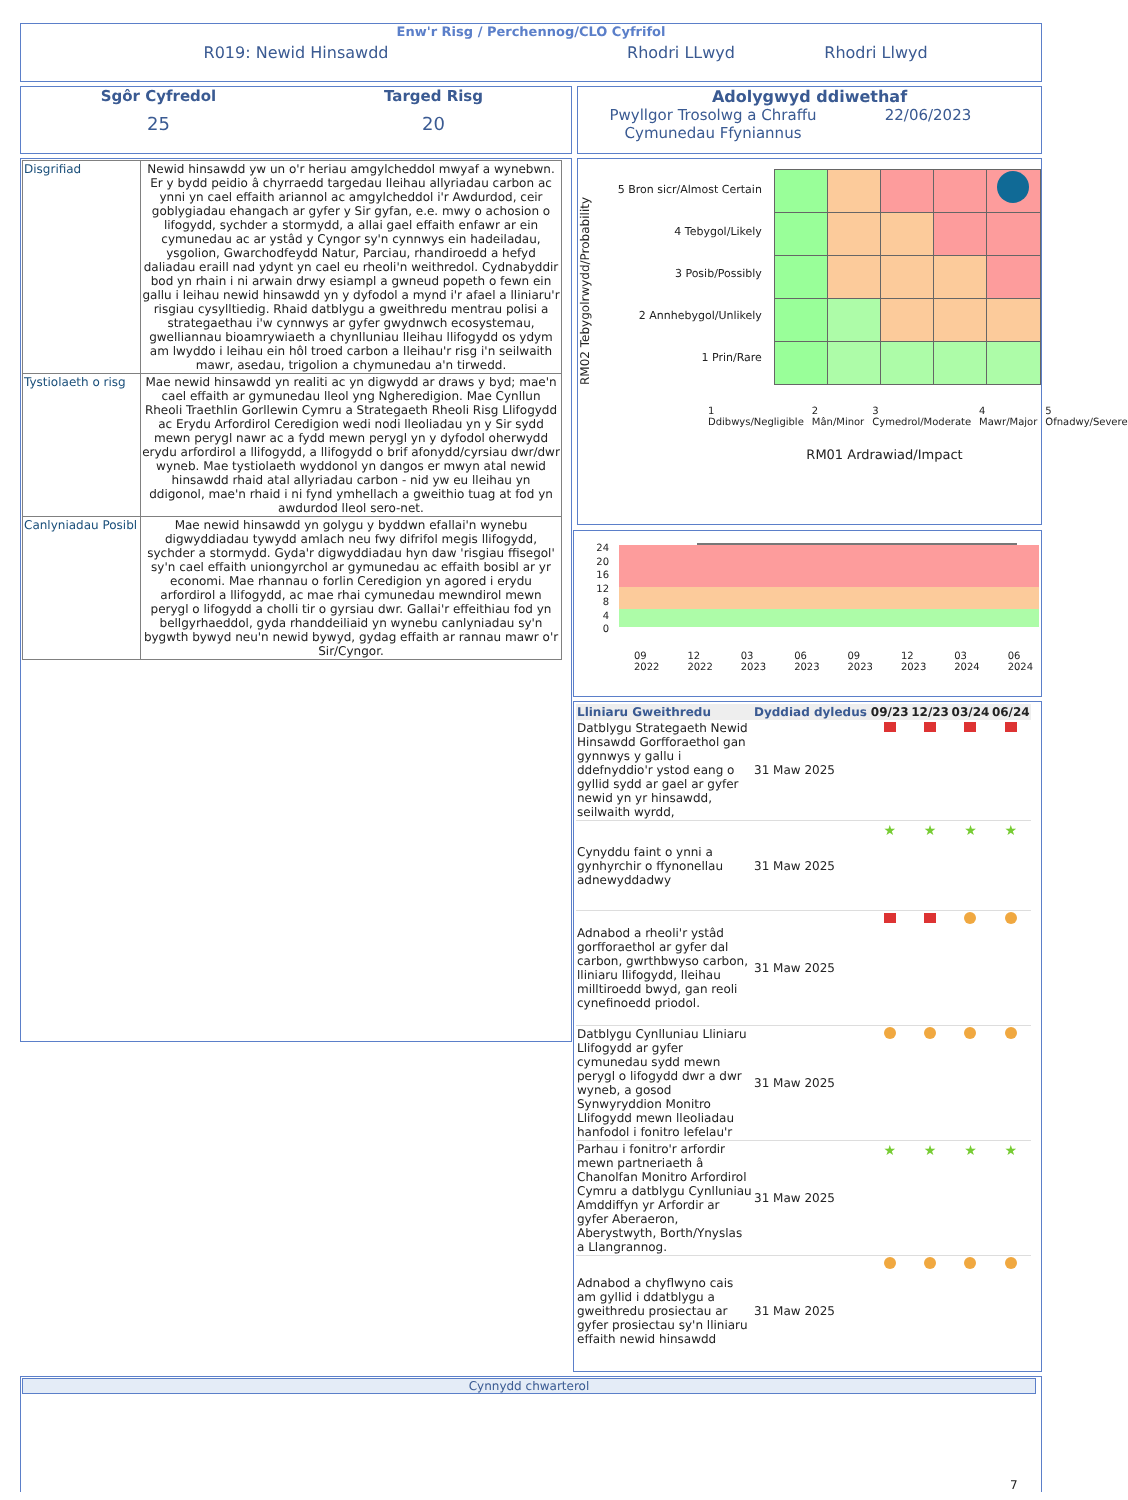Enw'r Risg / Perchennog/CLO Cyfrifol
R019: Newid Hinsawdd Rhodri LLwyd Rhodri Llwyd
Sgôr Cyfredol
25
Targed Risg
20
Adolygwyd ddiwethaf
Pwyllgor Trosolwg a Chraffu Cymunedau Ffyniannus 22/06/2023
| Disgrifiad | Newid hinsawdd yw un o'r heriau amgylcheddol mwyaf a wynebwn. Er y bydd peidio â chyrraedd targedau lleihau allyriadau carbon ac ynni yn cael effaith ariannol ac amgylcheddol i'r Awdurdod, ceir goblygiadau ehangach ar gyfer y Sir gyfan, e.e. mwy o achosion o lifogydd, sychder a stormydd, a allai gael effaith enfawr ar ein cymunedau ac ar ystâd y Cyngor sy'n cynnwys ein hadeiladau, ysgolion, Gwarchodfeydd Natur, Parciau, rhandiroedd a hefyd daliadau eraill nad ydynt yn cael eu rheoli'n weithredol. Cydnabyddir bod yn rhain i ni arwain drwy esiampl a gwneud popeth o fewn ein gallu i leihau newid hinsawdd yn y dyfodol a mynd i'r afael a lliniaru'r risgiau cysylltiedig. Rhaid datblygu a gweithredu mentrau polisi a strategaethau i'w cynnwys ar gyfer gwydnwch ecosystemau, gwelliannau bioamrywiaeth a chynlluniau lleihau llifogydd os ydym am lwyddo i leihau ein hôl troed carbon a lleihau'r risg i'n seilwaith mawr, asedau, trigolion a chymunedau a'n tirwedd. |
| Tystiolaeth o risg | Mae newid hinsawdd yn realiti ac yn digwydd ar draws y byd; mae'n cael effaith ar gymunedau lleol yng Ngheredigion. Mae Cynllun Rheoli Traethlin Gorllewin Cymru a Strategaeth Rheoli Risg Llifogydd ac Erydu Arfordirol Ceredigion wedi nodi lleoliadau yn y Sir sydd mewn perygl nawr ac a fydd mewn perygl yn y dyfodol oherwydd erydu arfordirol a llifogydd, a llifogydd o brif afonydd/cyrsiau dwr/dwr wyneb. Mae tystiolaeth wyddonol yn dangos er mwyn atal newid hinsawdd rhaid atal allyriadau carbon - nid yw eu lleihau yn ddigonol, mae'n rhaid i ni fynd ymhellach a gweithio tuag at fod yn awdurdod lleol sero-net. |
| Canlyniadau Posibl | Mae newid hinsawdd yn golygu y byddwn efallai'n wynebu digwyddiadau tywydd amlach neu fwy difrifol megis llifogydd, sychder a stormydd. Gyda'r digwyddiadau hyn daw 'risgiau ffisegol' sy'n cael effaith uniongyrchol ar gymunedau ac effaith bosibl ar yr economi. Mae rhannau o forlin Ceredigion yn agored i erydu arfordirol a llifogydd, ac mae rhai cymunedau mewndirol mewn perygl o lifogydd a cholli tir o gyrsiau dwr. Gallai'r effeithiau fod yn bellgyrhaeddol, gyda rhanddeiliaid yn wynebu canlyniadau sy'n bygwth bywyd neu'n newid bywyd, gydag effaith ar rannau mawr o'r Sir/Cyngor. |
RM02 Tebygolrwydd/Probability
5 Bron sicr/Almost Certain
4 Tebygol/Likely
3 Posib/Possibly
2 Annhebygol/Unlikely
1 Prin/Rare
1 Ddibwys/Negligible 2 Mân/Minor 3 Cymedrol/Moderate 4 Mawr/Major 5 Ofnadwy/Severe
RM01 Ardrawiad/Impact
24
20
16
12
8
4
0
09 2022 12 2022 03 2023 06 2023 09 2023 12 2023 03 2024 06 2024
| Lliniaru Gweithredu | Dyddiad dyledus | 09/23 | 12/23 | 03/24 | 06/24 |
| --- | --- | --- | --- | --- | --- |
| Datblygu Strategaeth Newid Hinsawdd Gorfforaethol gan gynnwys y gallu i ddefnyddio'r ystod eang o gyllid sydd ar gael ar gyfer newid yn yr hinsawdd, seilwaith wyrdd, | 31 Maw 2025 | | | | |
| Cynyddu faint o ynni a gynhyrchir o ffynonellau adnewyddadwy | 31 Maw 2025 | ★ | ★ | ★ | ★ |
| Adnabod a rheoli'r ystâd gorfforaethol ar gyfer dal carbon, gwrthbwyso carbon, lliniaru llifogydd, lleihau milltiroedd bwyd, gan reoli cynefinoedd priodol. | 31 Maw 2025 | | | | |
| Datblygu Cynlluniau Lliniaru Llifogydd ar gyfer cymunedau sydd mewn perygl o lifogydd dwr a dwr wyneb, a gosod Synwyryddion Monitro Llifogydd mewn lleoliadau hanfodol i fonitro lefelau'r | 31 Maw 2025 | | | | |
| Parhau i fonitro'r arfordir mewn partneriaeth â Chanolfan Monitro Arfordirol Cymru a datblygu Cynlluniau Amddiffyn yr Arfordir ar gyfer Aberaeron, Aberystwyth, Borth/Ynyslas a Llangrannog. | 31 Maw 2025 | ★ | ★ | ★ | ★ |
| Adnabod a chyflwyno cais am gyllid i ddatblygu a gweithredu prosiectau ar gyfer prosiectau sy'n lliniaru effaith newid hinsawdd | 31 Maw 2025 | | | | |
Cynnydd chwarterol
7